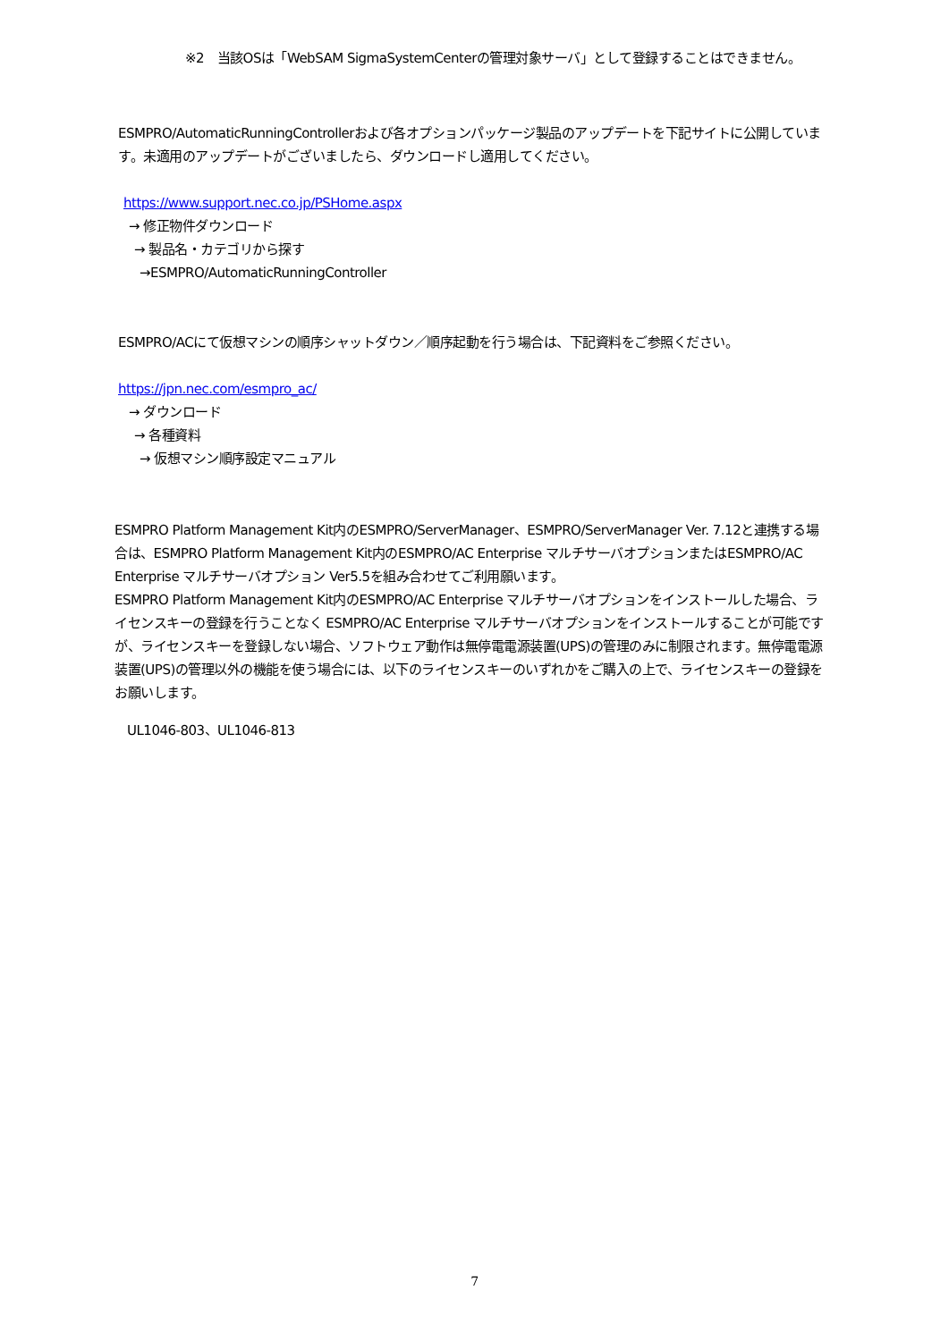※2　当該OSは「WebSAM SigmaSystemCenterの管理対象サーバ」として登録することはできません。
ESMPRO/AutomaticRunningControllerおよび各オプションパッケージ製品のアップデートを下記サイトに公開しています。未適用のアップデートがございましたら、ダウンロードし適用してください。
https://www.support.nec.co.jp/PSHome.aspx
→ 修正物件ダウンロード
→ 製品名・カテゴリから探す
→ESMPRO/AutomaticRunningController
ESMPRO/ACにて仮想マシンの順序シャットダウン／順序起動を行う場合は、下記資料をご参照ください。
https://jpn.nec.com/esmpro_ac/
→ ダウンロード
→ 各種資料
→ 仮想マシン順序設定マニュアル
ESMPRO Platform Management Kit内のESMPRO/ServerManager、ESMPRO/ServerManager Ver. 7.12と連携する場合は、ESMPRO Platform Management Kit内のESMPRO/AC Enterprise マルチサーバオプションまたはESMPRO/AC Enterprise マルチサーバオプション Ver5.5を組み合わせてご利用願います。
ESMPRO Platform Management Kit内のESMPRO/AC Enterprise マルチサーバオプションをインストールした場合、ライセンスキーの登録を行うことなく ESMPRO/AC Enterprise マルチサーバオプションをインストールすることが可能ですが、ライセンスキーを登録しない場合、ソフトウェア動作は無停電電源装置(UPS)の管理のみに制限されます。無停電電源装置(UPS)の管理以外の機能を使う場合には、以下のライセンスキーのいずれかをご購入の上で、ライセンスキーの登録をお願いします。
UL1046-803、UL1046-813
7